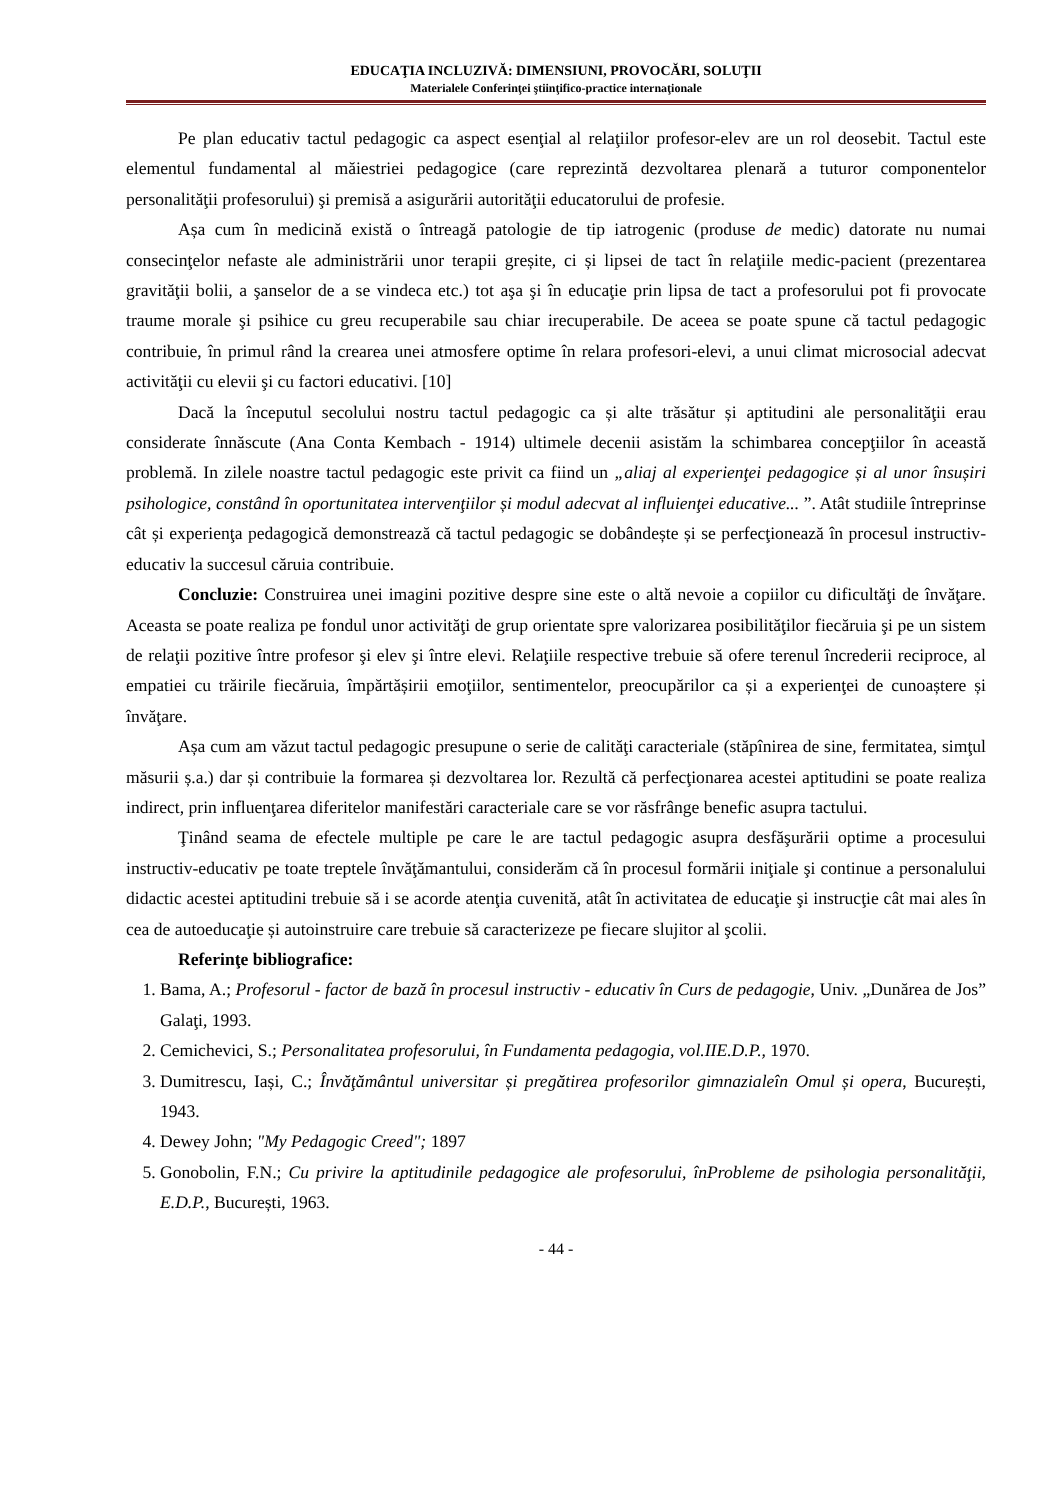EDUCAŢIA INCLUZIVĂ: DIMENSIUNI, PROVOCĂRI, SOLUŢII
Materialele Conferinţei ştiinţifico-practice internaţionale
Pe plan educativ tactul pedagogic ca aspect esenţial al relaţiilor profesor-elev are un rol deosebit. Tactul este elementul fundamental al măiestriei pedagogice (care reprezintă dezvoltarea plenară a tuturor componentelor personalităţii profesorului) şi premisă a asigurării autorităţii educatorului de profesie.
Așa cum în medicină există o întreagă patologie de tip iatrogenic (produse de medic) datorate nu numai consecinţelor nefaste ale administrării unor terapii greșite, ci și lipsei de tact în relaţiile medic-pacient (prezentarea gravităţii bolii, a şanselor de a se vindeca etc.) tot aşa şi în educaţie prin lipsa de tact a profesorului pot fi provocate traume morale şi psihice cu greu recuperabile sau chiar irecuperabile. De aceea se poate spune că tactul pedagogic contribuie, în primul rând la crearea unei atmosfere optime în relara profesori-elevi, a unui climat microsocial adecvat activităţii cu elevii şi cu factori educativi. [10]
Dacă la începutul secolului nostru tactul pedagogic ca și alte trăsătur și aptitudini ale personalităţii erau considerate înnăscute (Ana Conta Kembach - 1914) ultimele decenii asistăm la schimbarea concepţiilor în această problemă. In zilele noastre tactul pedagogic este privit ca fiind un „aliaj al experienţei pedagogice și al unor însușiri psihologice, constând în oportunitatea intervenţiilor și modul adecvat al influienţei educative... ”. Atât studiile întreprinse cât și experienţa pedagogică demonstrează că tactul pedagogic se dobândește și se perfecţionează în procesul instructiv-educativ la succesul căruia contribuie.
Concluzie: Construirea unei imagini pozitive despre sine este o altă nevoie a copiilor cu dificultăţi de învăţare. Aceasta se poate realiza pe fondul unor activităţi de grup orientate spre valorizarea posibilităţilor fiecăruia şi pe un sistem de relaţii pozitive între profesor şi elev şi între elevi. Relaţiile respective trebuie să ofere terenul încrederii reciproce, al empatiei cu trăirile fiecăruia, împărtășirii emoţiilor, sentimentelor, preocupărilor ca și a experienţei de cunoaștere și învăţare.
Așa cum am văzut tactul pedagogic presupune o serie de calităţi caracteriale (stăpînirea de sine, fermitatea, simţul măsurii ș.a.) dar și contribuie la formarea și dezvoltarea lor. Rezultă că perfecţionarea acestei aptitudini se poate realiza indirect, prin influenţarea diferitelor manifestări caracteriale care se vor răsfrânge benefic asupra tactului.
Ţinând seama de efectele multiple pe care le are tactul pedagogic asupra desfăşurării optime a procesului instructiv-educativ pe toate treptele învăţămantului, considerăm că în procesul formării iniţiale şi continue a personalului didactic acestei aptitudini trebuie să i se acorde atenţia cuvenită, atât în activitatea de educaţie şi instrucţie cât mai ales în cea de autoeducaţie și autoinstruire care trebuie să caracterizeze pe fiecare slujitor al şcolii.
Referinţe bibliografice:
1. Bama, A.; Profesorul - factor de bază în procesul instructiv - educativ în Curs de pedagogie, Univ. „Dunărea de Jos” Galaţi, 1993.
2. Cemichevici, S.; Personalitatea profesorului, în Fundamenta pedagogia, vol.IIE.D.P., 1970.
3. Dumitrescu, Iași, C.; Învăţământul universitar și pregătirea profesorilor gimnazialeîn Omul și opera, București, 1943.
4. Dewey John; "My Pedagogic Creed"; 1897
5. Gonobolin, F.N.; Cu privire la aptitudinile pedagogice ale profesorului, înProbleme de psihologia personalităţii, E.D.P., București, 1963.
- 44 -